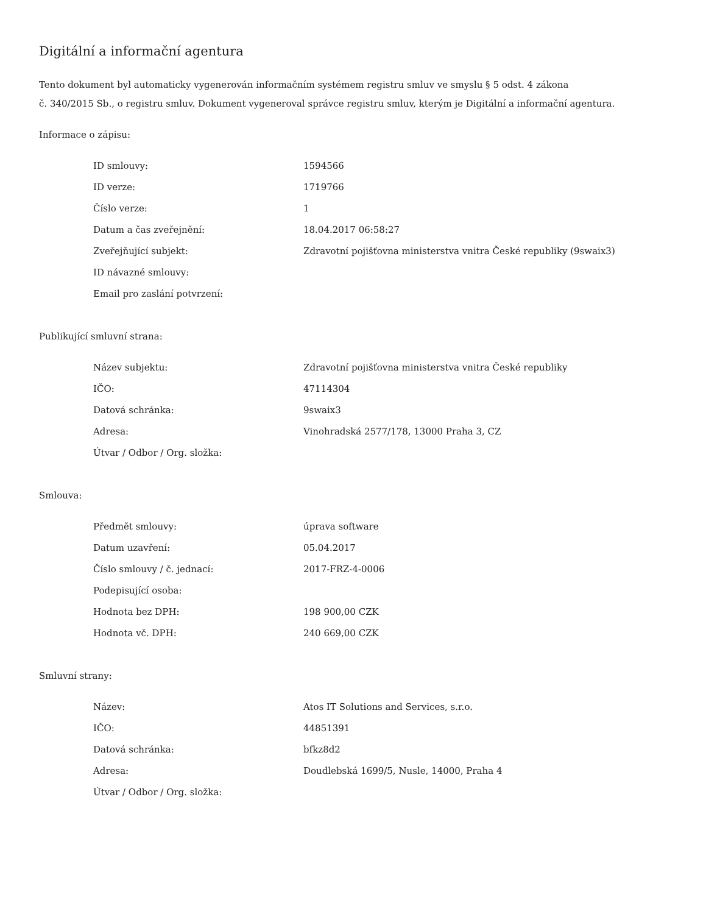Digitální a informační agentura
Tento dokument byl automaticky vygenerován informačním systémem registru smluv ve smyslu § 5 odst. 4 zákona
č. 340/2015 Sb., o registru smluv. Dokument vygeneroval správce registru smluv, kterým je Digitální a informační agentura.
Informace o zápisu:
| ID smlouvy: | 1594566 |
| ID verze: | 1719766 |
| Číslo verze: | 1 |
| Datum a čas zveřejnění: | 18.04.2017 06:58:27 |
| Zveřejňující subjekt: | Zdravotní pojišťovna ministerstva vnitra České republiky (9swaix3) |
| ID návazné smlouvy: | |
| Email pro zaslání potvrzení: | |
Publikující smluvní strana:
| Název subjektu: | Zdravotní pojišťovna ministerstva vnitra České republiky |
| IČO: | 47114304 |
| Datová schránka: | 9swaix3 |
| Adresa: | Vinohradská 2577/178, 13000 Praha 3, CZ |
| Útvar / Odbor / Org. složka: | |
Smlouva:
| Předmět smlouvy: | úprava software |
| Datum uzavření: | 05.04.2017 |
| Číslo smlouvy / č. jednací: | 2017-FRZ-4-0006 |
| Podepisující osoba: | |
| Hodnota bez DPH: | 198 900,00 CZK |
| Hodnota vč. DPH: | 240 669,00 CZK |
Smluvní strany:
| Název: | Atos IT Solutions and Services, s.r.o. |
| IČO: | 44851391 |
| Datová schránka: | bfkz8d2 |
| Adresa: | Doudlebská 1699/5, Nusle, 14000, Praha 4 |
| Útvar / Odbor / Org. složka: | |